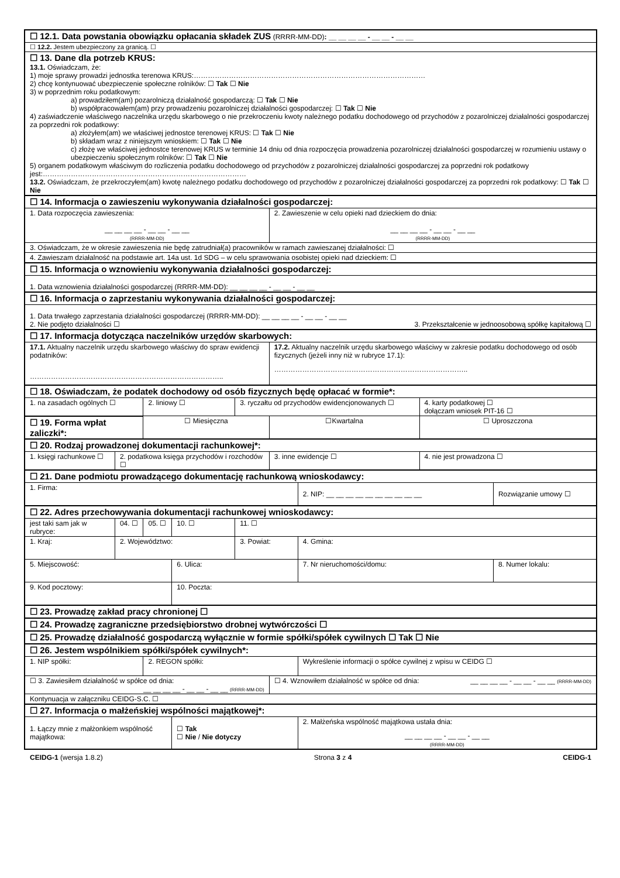| ☐ 12.1. Data powstania obowiązku opłacania składek ZUS (RRRR-MM-DD) : __ __ __ __ - __ __ - __ __ | | | | | | | | | |
| ☐ 12.2. Jestem ubezpieczony za granicą. ☐ | | | | | | | | | |
| ☐ 13. Dane dla potrzeb KRUS: 13.1. Oświadczam, że: 1) moje sprawy prowadzi jednostka terenowa KRUS:……………………………………………………………………………………… 2) chcę kontynuować ubezpieczenie społeczne rolników: ☐ Tak ☐ Nie 3) w poprzednim roku podatkowym: a) prowadziłem(am) pozarolniczą działalność gospodarczą: ☐ Tak ☐ Nie b) współpracowałem(am) przy prowadzeniu pozarolniczej działalności gospodarczej: ☐ Tak ☐ Nie 4) zaświadczenie właściwego naczelnika urzędu skarbowego o nie przekroczeniu kwoty należnego podatku dochodowego od przychodów z pozarolniczej działalności gospodarczej za poprzedni rok podatkowy: a) złożyłem(am) we właściwej jednostce terenowej KRUS: ☐ Tak ☐ Nie b) składam wraz z niniejszym wnioskiem: ☐ Tak ☐ Nie c) złożę we właściwej jednostce terenowej KRUS w terminie 14 dniu od dnia rozpoczęcia prowadzenia pozarolniczej działalności gospodarczej w rozumieniu ustawy o ubezpieczeniu społecznym rolników: ☐ Tak ☐ Nie 5) organem podatkowym właściwym do rozliczenia podatku dochodowego od przychodów z pozarolniczej działalności gospodarczej za poprzedni rok podatkowy jest:…………………………………………………………………………… 13.2. Oświadczam, że przekroczyłem(am) kwotę należnego podatku dochodowego od przychodów z pozarolniczej działalności gospodarczej za poprzedni rok podatkowy: ☐ Tak ☐ Nie | | | | | | | | | |
| ☐ 14. Informacja o zawieszeniu wykonywania działalności gospodarczej: | | | | | | | | | |
| 1. Data rozpoczęcia zawieszenia: __ __ __ __ - __ __ - __ __ (RRRR-MM-DD) | | | | | 2. Zawieszenie w celu opieki nad dzieckiem do dnia: __ __ __ __ - __ __ - __ __ (RRRR-MM-DD) | | | | |
| 3. Oświadczam, że w okresie zawieszenia nie będę zatrudniał(a) pracowników w ramach zawieszanej działalności: ☐ | | | | | | | | | |
| 4. Zawieszam działalność na podstawie art. 14a ust. 1d SDG – w celu sprawowania osobistej opieki nad dzieckiem: ☐ | | | | | | | | | |
| ☐ 15. Informacja o wznowieniu wykonywania działalności gospodarczej: | | | | | | | | | |
| 1. Data wznowienia działalności gospodarczej (RRRR-MM-DD): __ __ __ __ - __ __ - __ __ | | | | | | | | | |
| ☐ 16. Informacja o zaprzestaniu wykonywania działalności gospodarczej: | | | | | | | | | |
| 1. Data trwałego zaprzestania działalności gospodarczej (RRRR-MM-DD): __ __ __ __ - __ __ - __ __ 2. Nie podjęto działalności ☐ 3. Przekształcenie w jednoosobową spółkę kapitałową ☐ | | | | | | | | | |
| ☐ 17. Informacja dotycząca naczelników urzędów skarbowych: | | | | | | | | | |
| 17.1. Aktualny naczelnik urzędu skarbowego właściwy do spraw ewidencji podatników: ……………………………………………………………………….. | | | | | 17.2. Aktualny naczelnik urzędu skarbowego właściwy w zakresie podatku dochodowego od osób fizycznych (jeżeli inny niż w rubryce 17.1): ……………………………………………………………………….. | | | | |
| ☐ 18. Oświadczam, że podatek dochodowy od osób fizycznych będę opłacać w formie*: | | | | | | | | | |
| 1. na zasadach ogólnych ☐ | | 2. liniowy ☐ | | 3. ryczałtu od przychodów ewidencjonowanych ☐ | | | | 4. karty podatkowej ☐ dołączam wniosek PIT-16 ☐ | |
| ☐ 19. Forma wpłat zaliczki*: | | ☐ Miesięczna | | | ☐Kwartalna | | | ☐ Uproszczona | |
| ☐ 20. Rodzaj prowadzonej dokumentacji rachunkowej*: | | | | | | | | | |
| 1. księgi rachunkowe ☐ | 2. podatkowa księga przychodów i rozchodów ☐ | | | | 3. inne ewidencje ☐ | | | 4. nie jest prowadzona ☐ | |
| ☐ 21. Dane podmiotu prowadzącego dokumentację rachunkową wnioskodawcy: | | | | | | | | | |
| 1. Firma: | | | | | | 2. NIP: __ __ __ __ __ __ __ __ __ __ | | | Rozwiązanie umowy ☐ |
| ☐ 22. Adres przechowywania dokumentacji rachunkowej wnioskodawcy: | | | | | | | | | |
| jest taki sam jak w rubryce: | 04. ☐ | 05. ☐ | 10. ☐ | 11. ☐ | | | | | |
| 1. Kraj: | 2. Województwo: | | | 3. Powiat: | | | 4. Gmina: | | |
| 5. Miejscowość: | | | 6. Ulica: | | | | 7. Nr nieruchomości/domu: | | 8. Numer lokalu: |
| 9. Kod pocztowy: | | | 10. Poczta: | | | | | | |
| ☐ 23. Prowadzę zakład pracy chronionej ☐ | | | | | | | | | |
| ☐ 24. Prowadzę zagraniczne przedsiębiorstwo drobnej wytwórczości ☐ | | | | | | | | | |
| ☐ 25. Prowadzę działalność gospodarczą wyłącznie w formie spółki/spółek cywilnych ☐ Tak ☐ Nie | | | | | | | | | |
| ☐ 26. Jestem wspólnikiem spółki/spółek cywilnych*: | | | | | | | | | |
| 1. NIP spółki: | | 2. REGON spółki: | | | | | Wykreślenie informacji o spółce cywilnej z wpisu w CEIDG ☐ | | |
| ☐ 3. Zawiesiłem działalność w spółce od dnia: __ __ __ __ - __ __ - __ __ (RRRR-MM-DD) | | | | | ☐ 4. Wznowiłem działalność w spółce od dnia: __ __ __ __ - __ __ - __ __ (RRRR-MM-DD) | | | | |
| Kontynuacja w załączniku CEIDG-S.C. ☐ | | | | | | | | | |
| ☐ 27. Informacja o małżeńskiej wspólności majątkowej*: | | | | | | | | | |
| 1. Łączy mnie z małżonkiem wspólność majątkowa: | | | ☐ Tak ☐ Nie / Nie dotyczy | | | 2. Małżeńska wspólność majątkowa ustała dnia: __ __ __ __ - __ __ - __ __ (RRRR-MM-DD) | | | |
CEIDG-1 (wersja 1.8.2) Strona 3 z 4 CEIDG-1